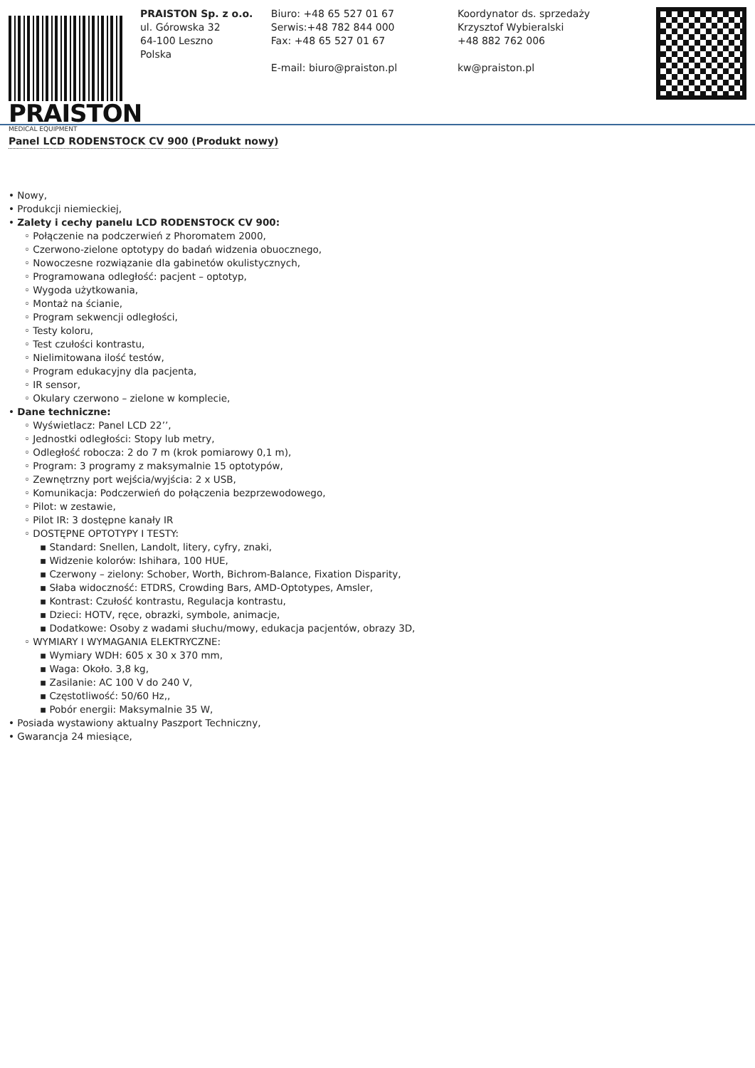PRAISTON
MEDICAL EQUIPMENT
PRAISTON Sp. z o.o.
ul. Górowska 32
64-100 Leszno
Polska
Biuro: +48 65 527 01 67
Serwis:+48 782 844 000
Fax: +48 65 527 01 67
E-mail: biuro@praiston.pl
Koordynator ds. sprzedaży
Krzysztof Wybieralski
+48 882 762 006
kw@praiston.pl
Panel LCD RODENSTOCK CV 900 (Produkt nowy)
• Nowy,
• Produkcji niemieckiej,
• Zalety i cechy panelu LCD RODENSTOCK CV 900:
◦ Połączenie na podczerwień z Phoromatem 2000,
◦ Czerwono-zielone optotypy do badań widzenia obuocznego,
◦ Nowoczesne rozwiązanie dla gabinetów okulistycznych,
◦ Programowana odległość: pacjent – optotyp,
◦ Wygoda użytkowania,
◦ Montaż na ścianie,
◦ Program sekwencji odległości,
◦ Testy koloru,
◦ Test czułości kontrastu,
◦ Nielimitowana ilość testów,
◦ Program edukacyjny dla pacjenta,
◦ IR sensor,
◦ Okulary czerwono – zielone w komplecie,
• Dane techniczne:
◦ Wyświetlacz: Panel LCD 22’’,
◦ Jednostki odległości: Stopy lub metry,
◦ Odległość robocza: 2 do 7 m (krok pomiarowy 0,1 m),
◦ Program: 3 programy z maksymalnie 15 optotypów,
◦ Zewnętrzny port wejścia/wyjścia: 2 x USB,
◦ Komunikacja: Podczerwień do połączenia bezprzewodowego,
◦ Pilot: w zestawie,
◦ Pilot IR: 3 dostępne kanały IR
◦ DOSTĘPNE OPTOTYPY I TESTY:
▪ Standard: Snellen, Landolt, litery, cyfry, znaki,
▪ Widzenie kolorów: Ishihara, 100 HUE,
▪ Czerwony – zielony: Schober, Worth, Bichrom-Balance, Fixation Disparity,
▪ Słaba widoczność: ETDRS, Crowding Bars, AMD-Optotypes, Amsler,
▪ Kontrast: Czułość kontrastu, Regulacja kontrastu,
▪ Dzieci: HOTV, ręce, obrazki, symbole, animacje,
▪ Dodatkowe: Osoby z wadami słuchu/mowy, edukacja pacjentów, obrazy 3D,
◦ WYMIARY I WYMAGANIA ELEKTRYCZNE:
▪ Wymiary WDH: 605 x 30 x 370 mm,
▪ Waga: Około. 3,8 kg,
▪ Zasilanie: AC 100 V do 240 V,
▪ Częstotliwość: 50/60 Hz,,
▪ Pobór energii: Maksymalnie 35 W,
• Posiada wystawiony aktualny Paszport Techniczny,
• Gwarancja 24 miesiące,